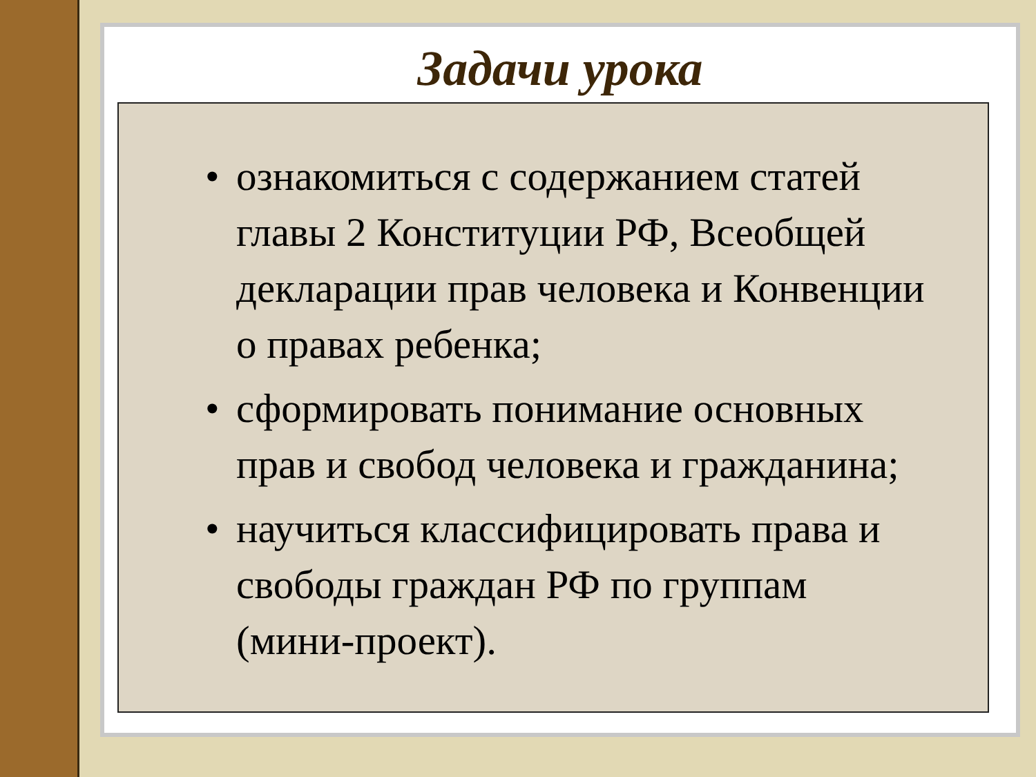Задачи урока
• ознакомиться с содержанием статей главы 2 Конституции РФ, Всеобщей декларации прав человека и Конвенции о правах ребенка;
• сформировать понимание основных прав и свобод человека и гражданина;
• научиться классифицировать права и свободы граждан РФ по группам (мини-проект).